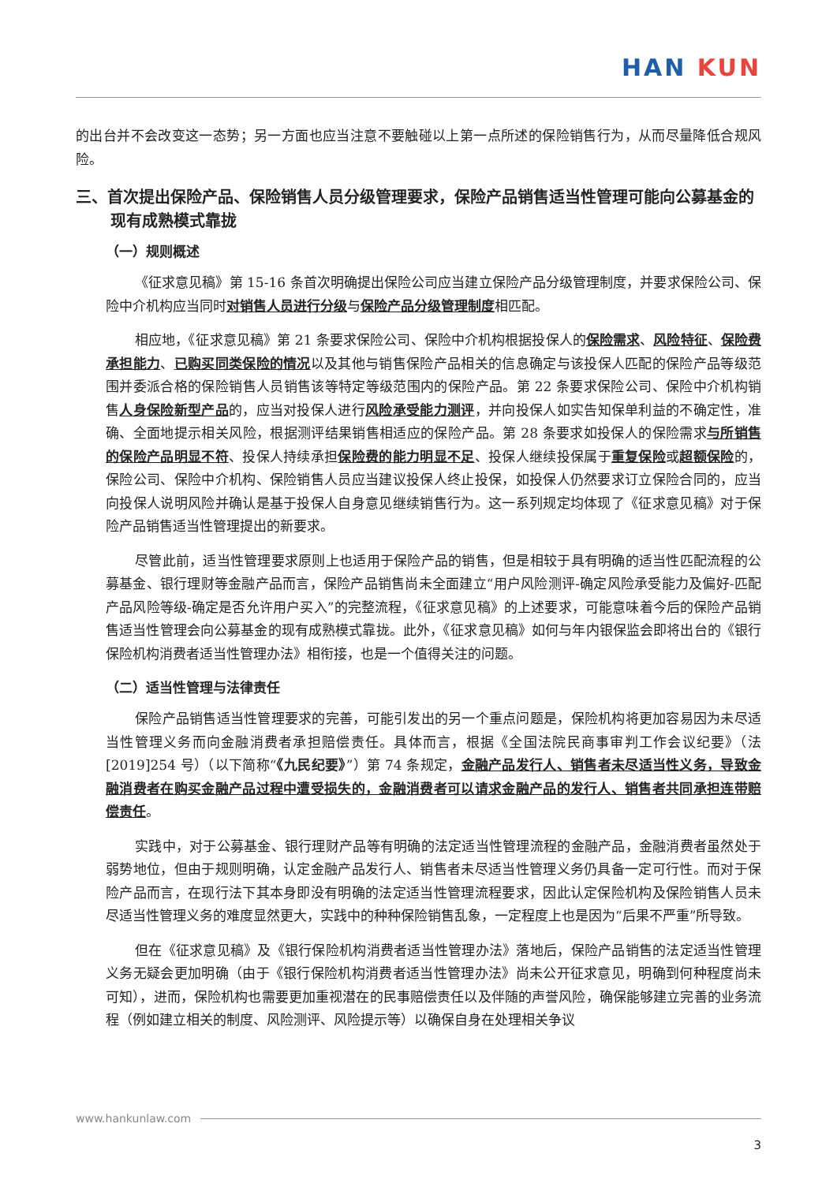HAN KUN
的出台并不会改变这一态势；另一方面也应当注意不要触碰以上第一点所述的保险销售行为，从而尽量降低合规风险。
三、首次提出保险产品、保险销售人员分级管理要求，保险产品销售适当性管理可能向公募基金的现有成熟模式靠拢
（一）规则概述
《征求意见稿》第 15-16 条首次明确提出保险公司应当建立保险产品分级管理制度，并要求保险公司、保险中介机构应当同时对销售人员进行分级与保险产品分级管理制度相匹配。
相应地，《征求意见稿》第 21 条要求保险公司、保险中介机构根据投保人的保险需求、风险特征、保险费承担能力、已购买同类保险的情况以及其他与销售保险产品相关的信息确定与该投保人匹配的保险产品等级范围并委派合格的保险销售人员销售该等特定等级范围内的保险产品。第 22 条要求保险公司、保险中介机构销售人身保险新型产品的，应当对投保人进行风险承受能力测评，并向投保人如实告知保单利益的不确定性，准确、全面地提示相关风险，根据测评结果销售相适应的保险产品。第 28 条要求如投保人的保险需求与所销售的保险产品明显不符、投保人持续承担保险费的能力明显不足、投保人继续投保属于重复保险或超额保险的，保险公司、保险中介机构、保险销售人员应当建议投保人终止投保，如投保人仍然要求订立保险合同的，应当向投保人说明风险并确认是基于投保人自身意见继续销售行为。这一系列规定均体现了《征求意见稿》对于保险产品销售适当性管理提出的新要求。
尽管此前，适当性管理要求原则上也适用于保险产品的销售，但是相较于具有明确的适当性匹配流程的公募基金、银行理财等金融产品而言，保险产品销售尚未全面建立“用户风险测评-确定风险承受能力及偏好-匹配产品风险等级-确定是否允许用户买入”的完整流程，《征求意见稿》的上述要求，可能意味着今后的保险产品销售适当性管理会向公募基金的现有成熟模式靠拢。此外，《征求意见稿》如何与年内银保监会即将出台的《银行保险机构消费者适当性管理办法》相衔接，也是一个值得关注的问题。
（二）适当性管理与法律责任
保险产品销售适当性管理要求的完善，可能引发出的另一个重点问题是，保险机构将更加容易因为未尽适当性管理义务而向金融消费者承担赔偿责任。具体而言，根据《全国法院民商事审判工作会议纪要》（法[2019]254 号）（以下简称“《九民纪要》”）第 74 条规定，金融产品发行人、销售者未尽适当性义务，导致金融消费者在购买金融产品过程中遭受损失的，金融消费者可以请求金融产品的发行人、销售者共同承担连带赔偿责任。
实践中，对于公募基金、银行理财产品等有明确的法定适当性管理流程的金融产品，金融消费者虽然处于弱势地位，但由于规则明确，认定金融产品发行人、销售者未尽适当性管理义务仍具备一定可行性。而对于保险产品而言，在现行法下其本身即没有明确的法定适当性管理流程要求，因此认定保险机构及保险销售人员未尽适当性管理义务的难度显然更大，实践中的种种保险销售乱象，一定程度上也是因为“后果不严重”所导致。
但在《征求意见稿》及《银行保险机构消费者适当性管理办法》落地后，保险产品销售的法定适当性管理义务无疑会更加明确（由于《银行保险机构消费者适当性管理办法》尚未公开征求意见，明确到何种程度尚未可知），进而，保险机构也需要更加重视潜在的民事赔偿责任以及伴随的声誉风险，确保能够建立完善的业务流程（例如建立相关的制度、风险测评、风险提示等）以确保自身在处理相关争议
www.hankunlaw.com
3